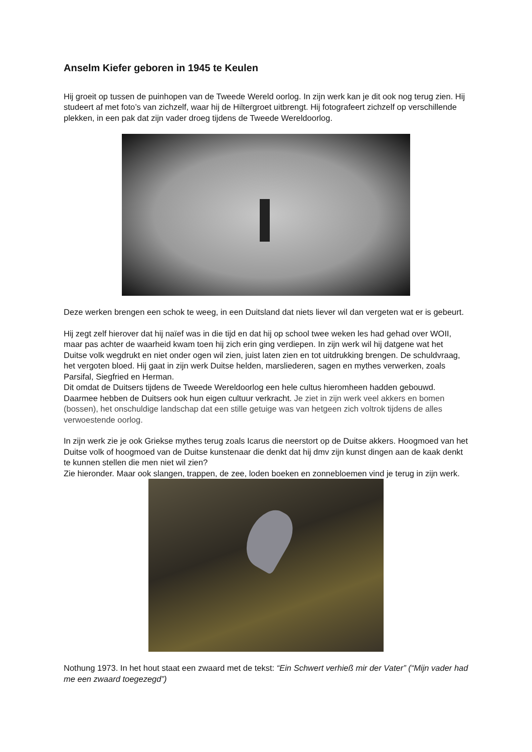Anselm Kiefer geboren in 1945 te Keulen
Hij groeit op tussen de puinhopen van de Tweede Wereld oorlog. In zijn werk kan je dit ook nog terug zien. Hij studeert af met foto’s van zichzelf, waar hij de Hiltergroet uitbrengt. Hij fotografeert zichzelf op verschillende plekken, in een pak dat zijn vader droeg tijdens de Tweede Wereldoorlog.
Deze werken brengen een schok te weeg, in een Duitsland dat niets liever wil dan vergeten wat er is gebeurt.
Hij zegt zelf hierover dat hij naïef was in die tijd en dat hij op school twee weken les had gehad over WOII, maar pas achter de waarheid kwam toen hij zich erin ging verdiepen. In zijn werk wil hij datgene wat het Duitse volk wegdrukt en niet onder ogen wil zien, juist laten zien en tot uitdrukking brengen. De schuldvraag, het vergoten bloed. Hij gaat in zijn werk Duitse helden, marsliederen, sagen en mythes verwerken, zoals Parsifal, Siegfried en Herman.
Dit omdat de Duitsers tijdens de Tweede Wereldoorlog een hele cultus hieromheen hadden gebouwd. Daarmee hebben de Duitsers ook hun eigen cultuur verkracht. Je ziet in zijn werk veel akkers en bomen (bossen), het onschuldige landschap dat een stille getuige was van hetgeen zich voltrok tijdens de alles verwoestende oorlog.
In zijn werk zie je ook Griekse mythes terug zoals Icarus die neerstort op de Duitse akkers. Hoogmoed van het Duitse volk of hoogmoed van de Duitse kunstenaar die denkt dat hij dmv zijn kunst dingen aan de kaak denkt te kunnen stellen die men niet wil zien?
Zie hieronder. Maar ook slangen, trappen, de zee, loden boeken en zonnebloemen vind je terug in zijn werk.
Nothung 1973. In het hout staat een zwaard met de tekst: “Ein Schwert verhieß mir der Vater” (“Mijn vader had me een zwaard toegezegd”)